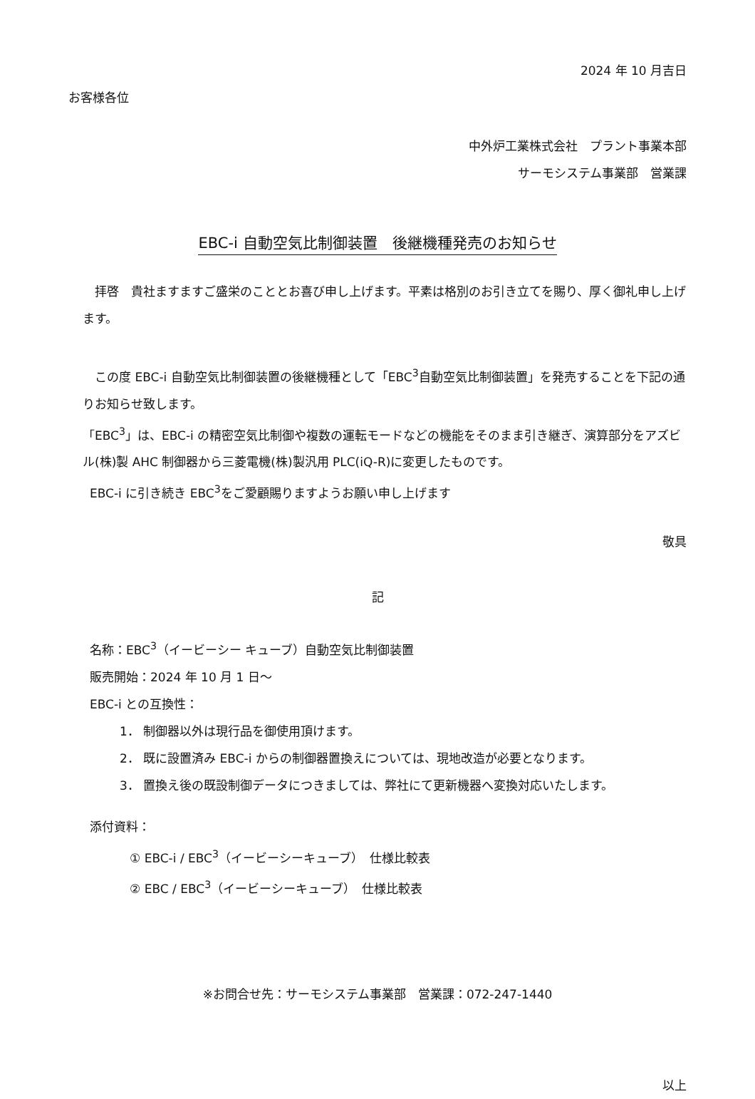2024 年 10 月吉日
お客様各位
中外炉工業株式会社　プラント事業本部
サーモシステム事業部　営業課
EBC-i 自動空気比制御装置　後継機種発売のお知らせ
　拝啓　貴社ますますご盛栄のこととお喜び申し上げます。平素は格別のお引き立てを賜り、厚く御礼申し上げます。
　この度 EBC-i 自動空気比制御装置の後継機種として「EBC<sup>3</sup>自動空気比制御装置」を発売することを下記の通りお知らせ致します。
「EBC<sup>3</sup>」は、EBC-i の精密空気比制御や複数の運転モードなどの機能をそのまま引き継ぎ、演算部分をアズビル(株)製 AHC 制御器から三菱電機(株)製汎用 PLC(iQ-R)に変更したものです。
EBC-i に引き続き EBC<sup>3</sup>をご愛顧賜りますようお願い申し上げます
敬具
記
名称：EBC<sup>3</sup>（イービーシー キューブ）自動空気比制御装置
販売開始：2024 年 10 月 1 日～
EBC-i との互換性：
1． 制御器以外は現行品を御使用頂けます。
2． 既に設置済み EBC-i からの制御器置換えについては、現地改造が必要となります。
3． 置換え後の既設制御データにつきましては、弊社にて更新機器へ変換対応いたします。
添付資料：
① EBC-i / EBC<sup>3</sup>（イービーシーキューブ）　仕様比較表
② EBC / EBC<sup>3</sup>（イービーシーキューブ）　仕様比較表
※お問合せ先：サーモシステム事業部　営業課：072-247-1440
以上